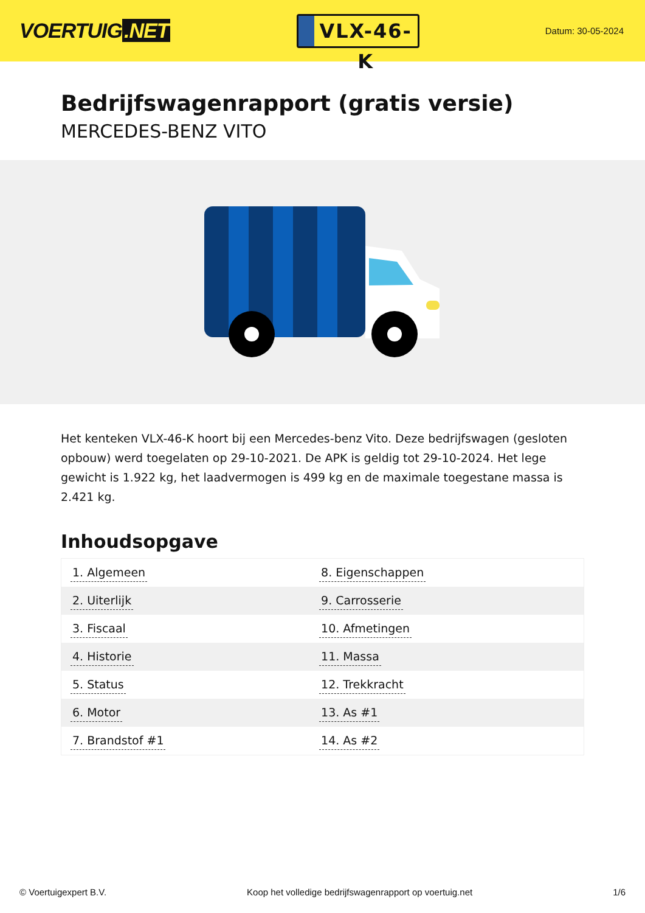VOERTUIG.NET
VLX-46-K
Datum: 30-05-2024
Bedrijfswagenrapport (gratis versie)
MERCEDES-BENZ VITO
Het kenteken VLX-46-K hoort bij een Mercedes-benz Vito. Deze bedrijfswagen (gesloten opbouw) werd toegelaten op 29-10-2021. De APK is geldig tot 29-10-2024. Het lege gewicht is 1.922 kg, het laadvermogen is 499 kg en de maximale toegestane massa is 2.421 kg.
Inhoudsopgave
| 1. Algemeen | 8. Eigenschappen |
| 2. Uiterlijk | 9. Carrosserie |
| 3. Fiscaal | 10. Afmetingen |
| 4. Historie | 11. Massa |
| 5. Status | 12. Trekkracht |
| 6. Motor | 13. As #1 |
| 7. Brandstof #1 | 14. As #2 |
© Voertuigexpert B.V. Koop het volledige bedrijfswagenrapport op voertuig.net 1/6